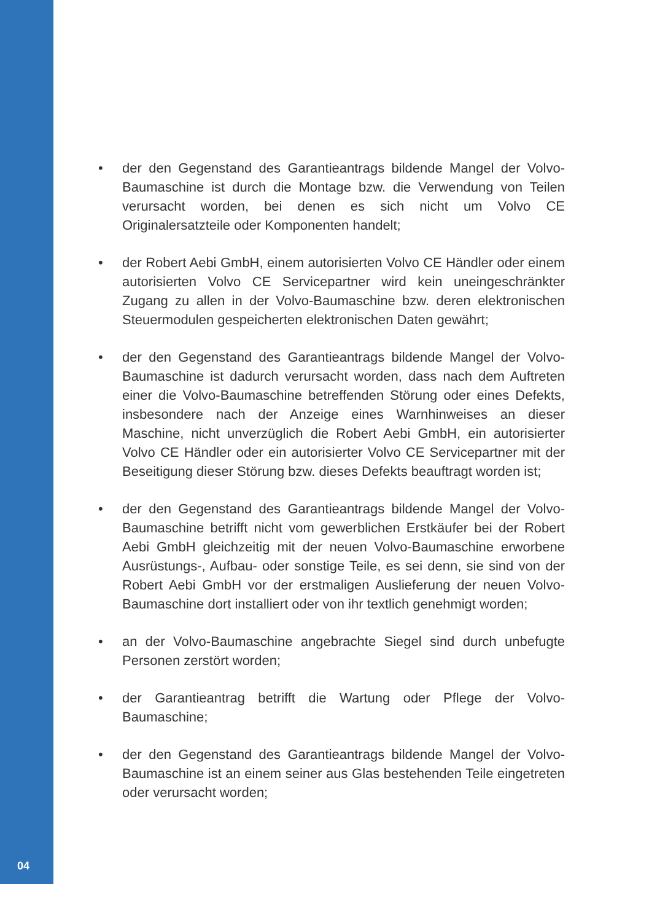• der den Gegenstand des Garantieantrags bildende Mangel der Volvo-Baumaschine ist durch die Montage bzw. die Verwendung von Teilen verursacht worden, bei denen es sich nicht um Volvo CE Originalersatzteile oder Komponenten handelt;
• der Robert Aebi GmbH, einem autorisierten Volvo CE Händler oder einem autorisierten Volvo CE Servicepartner wird kein uneingeschränkter Zugang zu allen in der Volvo-Baumaschine bzw. deren elektronischen Steuermodulen gespeicherten elektronischen Daten gewährt;
• der den Gegenstand des Garantieantrags bildende Mangel der Volvo-Baumaschine ist dadurch verursacht worden, dass nach dem Auftreten einer die Volvo-Baumaschine betreffenden Störung oder eines Defekts, insbesondere nach der Anzeige eines Warnhinweises an dieser Maschine, nicht unverzüglich die Robert Aebi GmbH, ein autorisierter Volvo CE Händler oder ein autorisierter Volvo CE Servicepartner mit der Beseitigung dieser Störung bzw. dieses Defekts beauftragt worden ist;
• der den Gegenstand des Garantieantrags bildende Mangel der Volvo-Baumaschine betrifft nicht vom gewerblichen Erstkäufer bei der Robert Aebi GmbH gleichzeitig mit der neuen Volvo-Baumaschine erworbene Ausrüstungs-, Aufbau- oder sonstige Teile, es sei denn, sie sind von der Robert Aebi GmbH vor der erstmaligen Auslieferung der neuen Volvo-Baumaschine dort installiert oder von ihr textlich genehmigt worden;
• an der Volvo-Baumaschine angebrachte Siegel sind durch unbefugte Personen zerstört worden;
• der Garantieantrag betrifft die Wartung oder Pflege der Volvo-Baumaschine;
• der den Gegenstand des Garantieantrags bildende Mangel der Volvo-Baumaschine ist an einem seiner aus Glas bestehenden Teile eingetreten oder verursacht worden;
04